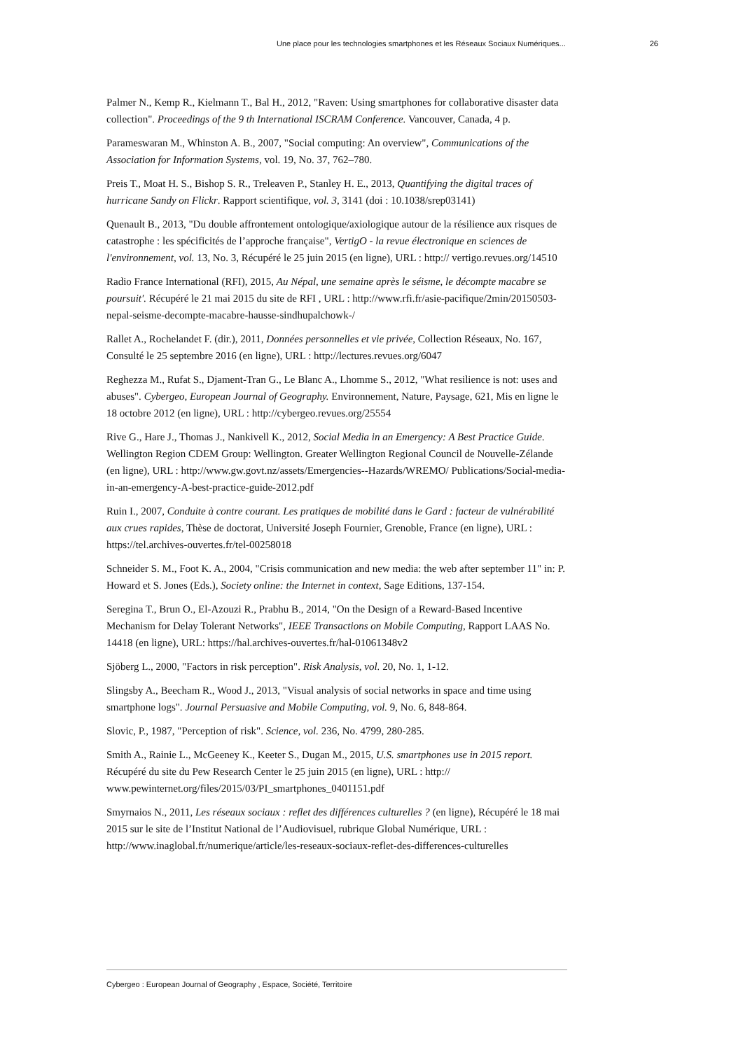Une place pour les technologies smartphones et les Réseaux Sociaux Numériques... 26
Palmer N., Kemp R., Kielmann T., Bal H., 2012, "Raven: Using smartphones for collaborative disaster data collection". Proceedings of the 9 th International ISCRAM Conference. Vancouver, Canada, 4 p.
Parameswaran M., Whinston A. B., 2007, "Social computing: An overview", Communications of the Association for Information Systems, vol. 19, No. 37, 762–780.
Preis T., Moat H. S., Bishop S. R., Treleaven P., Stanley H. E., 2013, Quantifying the digital traces of hurricane Sandy on Flickr. Rapport scientifique, vol. 3, 3141 (doi : 10.1038/srep03141)
Quenault B., 2013, "Du double affrontement ontologique/axiologique autour de la résilience aux risques de catastrophe : les spécificités de l’approche française", VertigO - la revue électronique en sciences de l'environnement, vol. 13, No. 3, Récupéré le 25 juin 2015 (en ligne), URL : http:// vertigo.revues.org/14510
Radio France International (RFI), 2015, Au Népal, une semaine après le séisme, le décompte macabre se poursuit'. Récupéré le 21 mai 2015 du site de RFI , URL : http://www.rfi.fr/asie-pacifique/2min/20150503-nepal-seisme-decompte-macabre-hausse-sindhupalchowk-/
Rallet A., Rochelandet F. (dir.), 2011, Données personnelles et vie privée, Collection Réseaux, No. 167, Consulté le 25 septembre 2016 (en ligne), URL : http://lectures.revues.org/6047
Reghezza M., Rufat S., Djament-Tran G., Le Blanc A., Lhomme S., 2012, "What resilience is not: uses and abuses". Cybergeo, European Journal of Geography. Environnement, Nature, Paysage, 621, Mis en ligne le 18 octobre 2012 (en ligne), URL : http://cybergeo.revues.org/25554
Rive G., Hare J., Thomas J., Nankivell K., 2012, Social Media in an Emergency: A Best Practice Guide. Wellington Region CDEM Group: Wellington. Greater Wellington Regional Council de Nouvelle-Zélande (en ligne), URL : http://www.gw.govt.nz/assets/Emergencies--Hazards/WREMO/ Publications/Social-media-in-an-emergency-A-best-practice-guide-2012.pdf
Ruin I., 2007, Conduite à contre courant. Les pratiques de mobilité dans le Gard : facteur de vulnérabilité aux crues rapides, Thèse de doctorat, Université Joseph Fournier, Grenoble, France (en ligne), URL : https://tel.archives-ouvertes.fr/tel-00258018
Schneider S. M., Foot K. A., 2004, "Crisis communication and new media: the web after september 11" in: P. Howard et S. Jones (Eds.), Society online: the Internet in context, Sage Editions, 137-154.
Seregina T., Brun O., El-Azouzi R., Prabhu B., 2014, "On the Design of a Reward-Based Incentive Mechanism for Delay Tolerant Networks", IEEE Transactions on Mobile Computing, Rapport LAAS No. 14418 (en ligne), URL: https://hal.archives-ouvertes.fr/hal-01061348v2
Sjöberg L., 2000, "Factors in risk perception". Risk Analysis, vol. 20, No. 1, 1-12.
Slingsby A., Beecham R., Wood J., 2013, "Visual analysis of social networks in space and time using smartphone logs". Journal Persuasive and Mobile Computing, vol. 9, No. 6, 848-864.
Slovic, P., 1987, "Perception of risk". Science, vol. 236, No. 4799, 280-285.
Smith A., Rainie L., McGeeney K., Keeter S., Dugan M., 2015, U.S. smartphones use in 2015 report. Récupéré du site du Pew Research Center le 25 juin 2015 (en ligne), URL : http:// www.pewinternet.org/files/2015/03/PI_smartphones_0401151.pdf
Smyrnaios N., 2011, Les réseaux sociaux : reflet des différences culturelles ? (en ligne), Récupéré le 18 mai 2015 sur le site de l’Institut National de l’Audiovisuel, rubrique Global Numérique, URL : http://www.inaglobal.fr/numerique/article/les-reseaux-sociaux-reflet-des-differences-culturelles
Cybergeo : European Journal of Geography , Espace, Société, Territoire